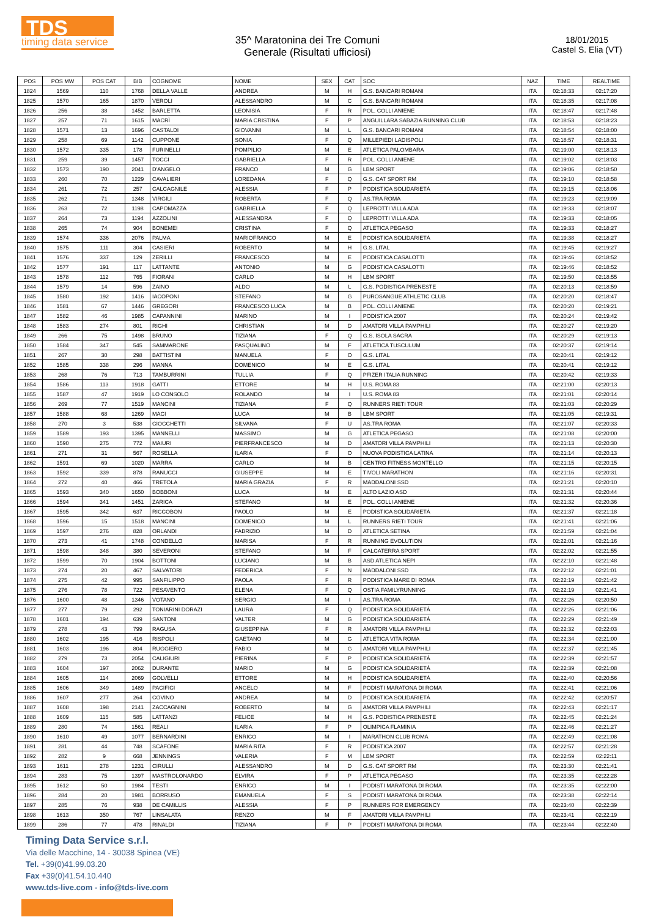TDS
timing data service
35^ Maratonina dei Tre Comuni
Generale (Risultati ufficiosi)
18/01/2015
Castel S. Elia (VT)
| POS | POS MW | POS CAT | BIB | COGNOME | NOME | SEX | CAT | SOC | NAZ | TIME | REALTIME |
| --- | --- | --- | --- | --- | --- | --- | --- | --- | --- | --- | --- |
| 1824 | 1569 | 110 | 1768 | DELLA VALLE | ANDREA | M | H | G.S. BANCARI ROMANI | ITA | 02:18:33 | 02:17:20 |
| 1825 | 1570 | 165 | 1870 | VEROLI | ALESSANDRO | M | C | G.S. BANCARI ROMANI | ITA | 02:18:35 | 02:17:08 |
| 1826 | 256 | 38 | 1452 | BARLETTA | LEONISIA | F | R | POL. COLLI ANIENE | ITA | 02:18:47 | 02:17:48 |
| 1827 | 257 | 71 | 1615 | MACRÌ | MARIA CRISTINA | F | P | ANGUILLARA SABAZIA RUNNING CLUB | ITA | 02:18:53 | 02:18:23 |
| 1828 | 1571 | 13 | 1696 | CASTALDI | GIOVANNI | M | L | G.S. BANCARI ROMANI | ITA | 02:18:54 | 02:18:00 |
| 1829 | 258 | 69 | 1142 | CUPPONE | SONIA | F | Q | MILLEPIEDI LADISPOLI | ITA | 02:18:57 | 02:18:31 |
| 1830 | 1572 | 335 | 178 | FURINELLI | POMPILIO | M | E | ATLETICA PALOMBARA | ITA | 02:19:00 | 02:18:13 |
| 1831 | 259 | 39 | 1457 | TOCCI | GABRIELLA | F | R | POL. COLLI ANIENE | ITA | 02:19:02 | 02:18:03 |
| 1832 | 1573 | 190 | 2041 | D'ANGELO | FRANCO | M | G | LBM SPORT | ITA | 02:19:06 | 02:18:50 |
| 1833 | 260 | 70 | 1229 | CAVALIERI | LOREDANA | F | Q | G.S. CAT SPORT RM | ITA | 02:19:10 | 02:18:58 |
| 1834 | 261 | 72 | 257 | CALCAGNILE | ALESSIA | F | P | PODISTICA SOLIDARIETÀ | ITA | 02:19:15 | 02:18:06 |
| 1835 | 262 | 71 | 1348 | VIRGILI | ROBERTA | F | Q | AS.TRA ROMA | ITA | 02:19:23 | 02:19:09 |
| 1836 | 263 | 72 | 1198 | CAPOMAZZA | GABRIELLA | F | Q | LEPROTTI VILLA ADA | ITA | 02:19:33 | 02:18:07 |
| 1837 | 264 | 73 | 1194 | AZZOLINI | ALESSANDRA | F | Q | LEPROTTI VILLA ADA | ITA | 02:19:33 | 02:18:05 |
| 1838 | 265 | 74 | 904 | BONEMEI | CRISTINA | F | Q | ATLETICA PEGASO | ITA | 02:19:33 | 02:18:27 |
| 1839 | 1574 | 336 | 2076 | PALMA | MARIOFRANCO | M | E | PODISTICA SOLIDARIETÀ | ITA | 02:19:38 | 02:18:27 |
| 1840 | 1575 | 111 | 304 | CASIERI | ROBERTO | M | H | G.S. LITAL | ITA | 02:19:45 | 02:19:27 |
| 1841 | 1576 | 337 | 129 | ZERILLI | FRANCESCO | M | E | PODISTICA CASALOTTI | ITA | 02:19:46 | 02:18:52 |
| 1842 | 1577 | 191 | 117 | LATTANTE | ANTONIO | M | G | PODISTICA CASALOTTI | ITA | 02:19:46 | 02:18:52 |
| 1843 | 1578 | 112 | 765 | FIORANI | CARLO | M | H | LBM SPORT | ITA | 02:19:50 | 02:18:55 |
| 1844 | 1579 | 14 | 596 | ZAINO | ALDO | M | L | G.S. PODISTICA PRENESTE | ITA | 02:20:13 | 02:18:59 |
| 1845 | 1580 | 192 | 1416 | IACOPONI | STEFANO | M | G | PUROSANGUE ATHLETIC CLUB | ITA | 02:20:20 | 02:18:47 |
| 1846 | 1581 | 67 | 1446 | GREGORI | FRANCESCO LUCA | M | B | POL. COLLI ANIENE | ITA | 02:20:20 | 02:19:21 |
| 1847 | 1582 | 46 | 1985 | CAPANNINI | MARINO | M | I | PODISTICA 2007 | ITA | 02:20:24 | 02:19:42 |
| 1848 | 1583 | 274 | 801 | RIGHI | CHRISTIAN | M | D | AMATORI VILLA PAMPHILI | ITA | 02:20:27 | 02:19:20 |
| 1849 | 266 | 75 | 1498 | BRUNO | TIZIANA | F | Q | G.S. ISOLA SACRA | ITA | 02:20:29 | 02:19:13 |
| 1850 | 1584 | 347 | 545 | SAMMARONE | PASQUALINO | M | F | ATLETICA TUSCULUM | ITA | 02:20:37 | 02:19:14 |
| 1851 | 267 | 30 | 298 | BATTISTINI | MANUELA | F | O | G.S. LITAL | ITA | 02:20:41 | 02:19:12 |
| 1852 | 1585 | 338 | 296 | MANNA | DOMENICO | M | E | G.S. LITAL | ITA | 02:20:41 | 02:19:12 |
| 1853 | 268 | 76 | 713 | TAMBURRINI | TULLIA | F | Q | PFIZER ITALIA RUNNING | ITA | 02:20:42 | 02:19:33 |
| 1854 | 1586 | 113 | 1918 | GATTI | ETTORE | M | H | U.S. ROMA 83 | ITA | 02:21:00 | 02:20:13 |
| 1855 | 1587 | 47 | 1919 | LO CONSOLO | ROLANDO | M | I | U.S. ROMA 83 | ITA | 02:21:01 | 02:20:14 |
| 1856 | 269 | 77 | 1519 | MANCINI | TIZIANA | F | Q | RUNNERS RIETI TOUR | ITA | 02:21:03 | 02:20:29 |
| 1857 | 1588 | 68 | 1269 | MACI | LUCA | M | B | LBM SPORT | ITA | 02:21:05 | 02:19:31 |
| 1858 | 270 | 3 | 538 | CIOCCHETTI | SILVANA | F | U | AS.TRA ROMA | ITA | 02:21:07 | 02:20:33 |
| 1859 | 1589 | 193 | 1395 | MANNELLI | MASSIMO | M | G | ATLETICA PEGASO | ITA | 02:21:08 | 02:20:00 |
| 1860 | 1590 | 275 | 772 | MAIURI | PIERFRANCESCO | M | D | AMATORI VILLA PAMPHILI | ITA | 02:21:13 | 02:20:30 |
| 1861 | 271 | 31 | 567 | ROSELLA | ILARIA | F | O | NUOVA PODISTICA LATINA | ITA | 02:21:14 | 02:20:13 |
| 1862 | 1591 | 69 | 1020 | MARRA | CARLO | M | B | CENTRO FITNESS MONTELLO | ITA | 02:21:15 | 02:20:15 |
| 1863 | 1592 | 339 | 878 | RANUCCI | GIUSEPPE | M | E | TIVOLI MARATHON | ITA | 02:21:16 | 02:20:31 |
| 1864 | 272 | 40 | 466 | TRETOLA | MARIA GRAZIA | F | R | MADDALONI SSD | ITA | 02:21:21 | 02:20:10 |
| 1865 | 1593 | 340 | 1650 | BOBBONI | LUCA | M | E | ALTO LAZIO ASD | ITA | 02:21:31 | 02:20:44 |
| 1866 | 1594 | 341 | 1451 | ZARICA | STEFANO | M | E | POL. COLLI ANIENE | ITA | 02:21:32 | 02:20:36 |
| 1867 | 1595 | 342 | 637 | RICCOBON | PAOLO | M | E | PODISTICA SOLIDARIETÀ | ITA | 02:21:37 | 02:21:18 |
| 1868 | 1596 | 15 | 1518 | MANCINI | DOMENICO | M | L | RUNNERS RIETI TOUR | ITA | 02:21:41 | 02:21:06 |
| 1869 | 1597 | 276 | 828 | ORLANDI | FABRIZIO | M | D | ATLETICA SETINA | ITA | 02:21:59 | 02:21:04 |
| 1870 | 273 | 41 | 1748 | CONDELLO | MARISA | F | R | RUNNING EVOLUTION | ITA | 02:22:01 | 02:21:16 |
| 1871 | 1598 | 348 | 380 | SEVERONI | STEFANO | M | F | CALCATERRA SPORT | ITA | 02:22:02 | 02:21:55 |
| 1872 | 1599 | 70 | 1904 | BOTTONI | LUCIANO | M | B | ASD ATLETICA NEPI | ITA | 02:22:10 | 02:21:48 |
| 1873 | 274 | 20 | 467 | SALVATORI | FEDERICA | F | N | MADDALONI SSD | ITA | 02:22:12 | 02:21:01 |
| 1874 | 275 | 42 | 995 | SANFILIPPO | PAOLA | F | R | PODISTICA MARE DI ROMA | ITA | 02:22:19 | 02:21:42 |
| 1875 | 276 | 78 | 722 | PESAVENTO | ELENA | F | Q | OSTIA FAMILYRUNNING | ITA | 02:22:19 | 02:21:41 |
| 1876 | 1600 | 48 | 1346 | VOTANO | SERGIO | M | I | AS.TRA ROMA | ITA | 02:22:26 | 02:20:50 |
| 1877 | 277 | 79 | 292 | TONIARINI DORAZI | LAURA | F | Q | PODISTICA SOLIDARIETÀ | ITA | 02:22:26 | 02:21:06 |
| 1878 | 1601 | 194 | 639 | SANTONI | VALTER | M | G | PODISTICA SOLIDARIETÀ | ITA | 02:22:29 | 02:21:49 |
| 1879 | 278 | 43 | 799 | RAGUSA | GIUSEPPINA | F | R | AMATORI VILLA PAMPHILI | ITA | 02:22:32 | 02:22:03 |
| 1880 | 1602 | 195 | 416 | RISPOLI | GAETANO | M | G | ATLETICA VITA ROMA | ITA | 02:22:34 | 02:21:00 |
| 1881 | 1603 | 196 | 804 | RUGGIERO | FABIO | M | G | AMATORI VILLA PAMPHILI | ITA | 02:22:37 | 02:21:45 |
| 1882 | 279 | 73 | 2054 | CALIGIURI | PIERINA | F | P | PODISTICA SOLIDARIETÀ | ITA | 02:22:39 | 02:21:57 |
| 1883 | 1604 | 197 | 2062 | DURANTE | MARIO | M | G | PODISTICA SOLIDARIETÀ | ITA | 02:22:39 | 02:21:08 |
| 1884 | 1605 | 114 | 2069 | GOLVELLI | ETTORE | M | H | PODISTICA SOLIDARIETÀ | ITA | 02:22:40 | 02:20:56 |
| 1885 | 1606 | 349 | 1489 | PACIFICI | ANGELO | M | F | PODISTI MARATONA DI ROMA | ITA | 02:22:41 | 02:21:06 |
| 1886 | 1607 | 277 | 264 | COVINO | ANDREA | M | D | PODISTICA SOLIDARIETÀ | ITA | 02:22:42 | 02:20:57 |
| 1887 | 1608 | 198 | 2141 | ZACCAGNINI | ROBERTO | M | G | AMATORI VILLA PAMPHILI | ITA | 02:22:43 | 02:21:17 |
| 1888 | 1609 | 115 | 585 | LATTANZI | FELICE | M | H | G.S. PODISTICA PRENESTE | ITA | 02:22:45 | 02:21:24 |
| 1889 | 280 | 74 | 1561 | REALI | ILARIA | F | P | OLIMPICA FLAMINIA | ITA | 02:22:46 | 02:21:27 |
| 1890 | 1610 | 49 | 1077 | BERNARDINI | ENRICO | M | I | MARATHON CLUB ROMA | ITA | 02:22:49 | 02:21:08 |
| 1891 | 281 | 44 | 748 | SCAFONE | MARIA RITA | F | R | PODISTICA 2007 | ITA | 02:22:57 | 02:21:28 |
| 1892 | 282 | 9 | 668 | JENNINGS | VALERIA | F | M | LBM SPORT | ITA | 02:22:59 | 02:22:11 |
| 1893 | 1611 | 278 | 1231 | CIRULLI | ALESSANDRO | M | D | G.S. CAT SPORT RM | ITA | 02:23:30 | 02:21:41 |
| 1894 | 283 | 75 | 1397 | MASTROLONARDO | ELVIRA | F | P | ATLETICA PEGASO | ITA | 02:23:35 | 02:22:28 |
| 1895 | 1612 | 50 | 1984 | TESTI | ENRICO | M | I | PODISTI MARATONA DI ROMA | ITA | 02:23:35 | 02:22:00 |
| 1896 | 284 | 20 | 1981 | BORRUSO | EMANUELA | F | S | PODISTI MARATONA DI ROMA | ITA | 02:23:38 | 02:22:14 |
| 1897 | 285 | 76 | 938 | DE CAMILLIS | ALESSIA | F | P | RUNNERS FOR EMERGENCY | ITA | 02:23:40 | 02:22:39 |
| 1898 | 1613 | 350 | 767 | LINSALATA | RENZO | M | F | AMATORI VILLA PAMPHILI | ITA | 02:23:41 | 02:22:19 |
| 1899 | 286 | 77 | 478 | RINALDI | TIZIANA | F | P | PODISTI MARATONA DI ROMA | ITA | 02:23:44 | 02:22:40 |
Timing Data Service s.r.l.
Via delle Macchine, 14 - 30038 Spinea (VE)
Tel. +39(0)41.99.03.20
Fax +39(0)41.54.10.440
www.tds-live.com - info@tds-live.com